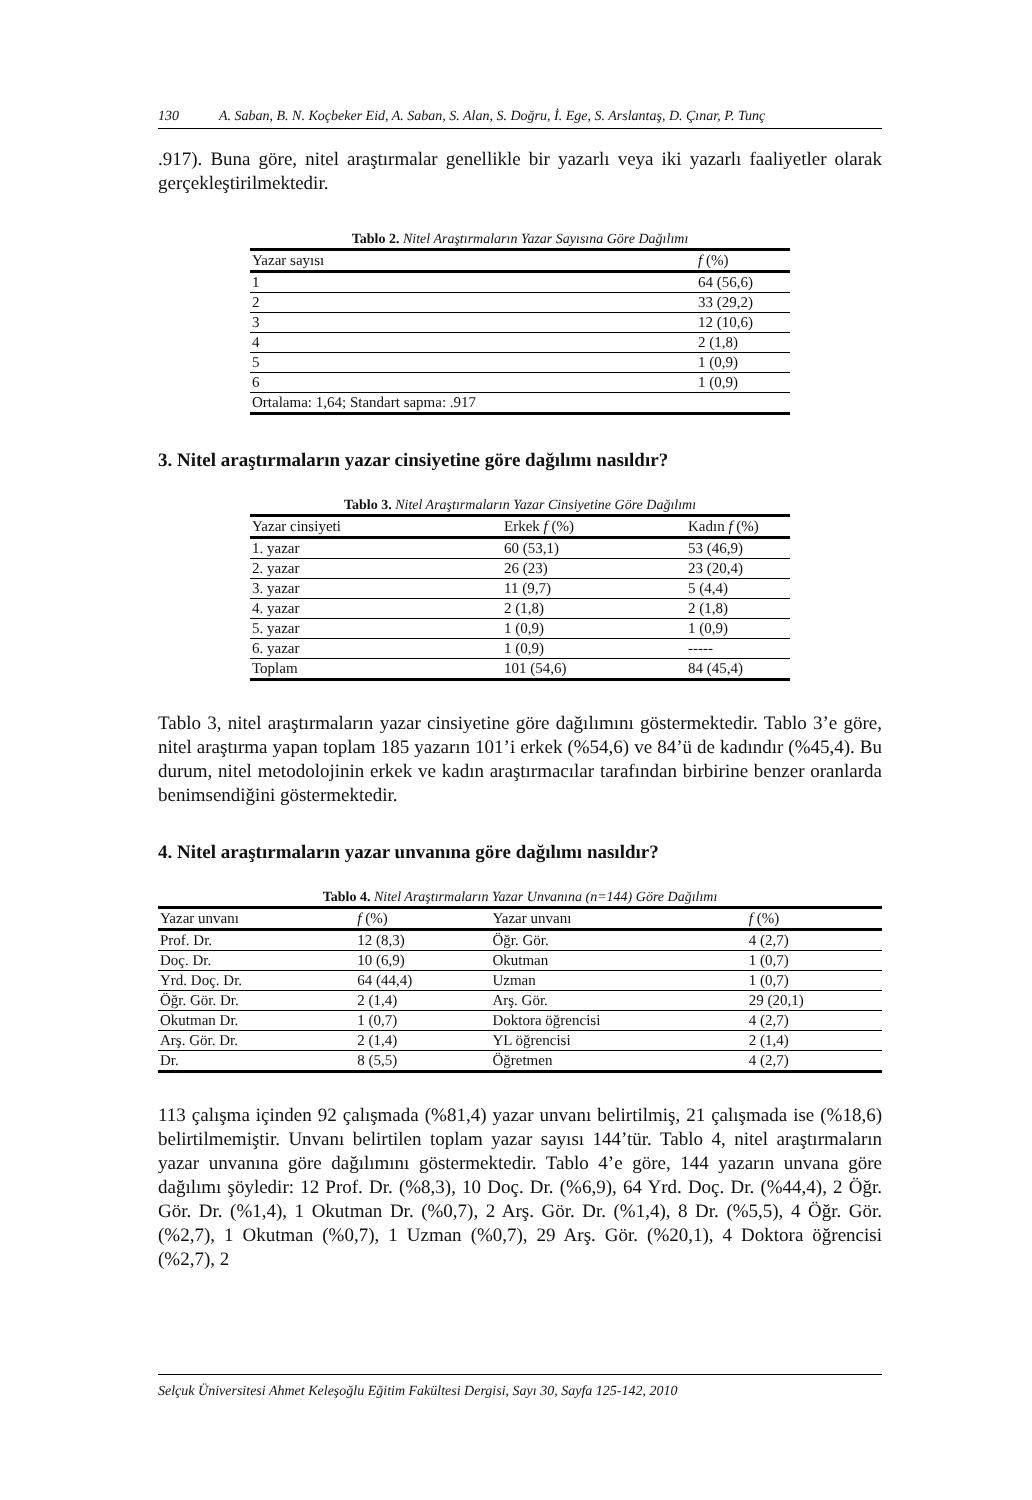130 A. Saban, B. N. Koçbeker Eid, A. Saban, S. Alan, S. Doğru, İ. Ege, S. Arslantaş, D. Çınar, P. Tunç
.917). Buna göre, nitel araştırmalar genellikle bir yazarlı veya iki yazarlı faaliyetler olarak gerçekleştirilmektedir.
Tablo 2. Nitel Araştırmaların Yazar Sayısına Göre Dağılımı
| Yazar sayısı | f (%) |
| --- | --- |
| 1 | 64 (56,6) |
| 2 | 33 (29,2) |
| 3 | 12 (10,6) |
| 4 | 2 (1,8) |
| 5 | 1 (0,9) |
| 6 | 1 (0,9) |
| Ortalama: 1,64; Standart sapma: .917 | |
3. Nitel araştırmaların yazar cinsiyetine göre dağılımı nasıldır?
Tablo 3. Nitel Araştırmaların Yazar Cinsiyetine Göre Dağılımı
| Yazar cinsiyeti | Erkek f (%) | Kadın f (%) |
| --- | --- | --- |
| 1. yazar | 60 (53,1) | 53 (46,9) |
| 2. yazar | 26 (23) | 23 (20,4) |
| 3. yazar | 11 (9,7) | 5 (4,4) |
| 4. yazar | 2 (1,8) | 2 (1,8) |
| 5. yazar | 1 (0,9) | 1 (0,9) |
| 6. yazar | 1 (0,9) | ----- |
| Toplam | 101 (54,6) | 84 (45,4) |
Tablo 3, nitel araştırmaların yazar cinsiyetine göre dağılımını göstermektedir. Tablo 3’e göre, nitel araştırma yapan toplam 185 yazarın 101’i erkek (%54,6) ve 84’ü de kadındır (%45,4). Bu durum, nitel metodolojinin erkek ve kadın araştırmacılar tarafından birbirine benzer oranlarda benimsendiğini göstermektedir.
4. Nitel araştırmaların yazar unvanına göre dağılımı nasıldır?
Tablo 4. Nitel Araştırmaların Yazar Unvanına (n=144) Göre Dağılımı
| Yazar unvanı | f (%) | Yazar unvanı | f (%) |
| --- | --- | --- | --- |
| Prof. Dr. | 12 (8,3) | Öğr. Gör. | 4 (2,7) |
| Doç. Dr. | 10 (6,9) | Okutman | 1 (0,7) |
| Yrd. Doç. Dr. | 64 (44,4) | Uzman | 1 (0,7) |
| Öğr. Gör. Dr. | 2 (1,4) | Arş. Gör. | 29 (20,1) |
| Okutman Dr. | 1 (0,7) | Doktora öğrencisi | 4 (2,7) |
| Arş. Gör. Dr. | 2 (1,4) | YL öğrencisi | 2 (1,4) |
| Dr. | 8 (5,5) | Öğretmen | 4 (2,7) |
113 çalışma içinden 92 çalışmada (%81,4) yazar unvanı belirtilmiş, 21 çalışmada ise (%18,6) belirtilmemiştir. Unvanı belirtilen toplam yazar sayısı 144’tür. Tablo 4, nitel araştırmaların yazar unvanına göre dağılımını göstermektedir. Tablo 4’e göre, 144 yazarın unvana göre dağılımı şöyledir: 12 Prof. Dr. (%8,3), 10 Doç. Dr. (%6,9), 64 Yrd. Doç. Dr. (%44,4), 2 Öğr. Gör. Dr. (%1,4), 1 Okutman Dr. (%0,7), 2 Arş. Gör. Dr. (%1,4), 8 Dr. (%5,5), 4 Öğr. Gör. (%2,7), 1 Okutman (%0,7), 1 Uzman (%0,7), 29 Arş. Gör. (%20,1), 4 Doktora öğrencisi (%2,7), 2
Selçuk Üniversitesi Ahmet Keleşoğlu Eğitim Fakültesi Dergisi, Sayı 30, Sayfa 125-142, 2010